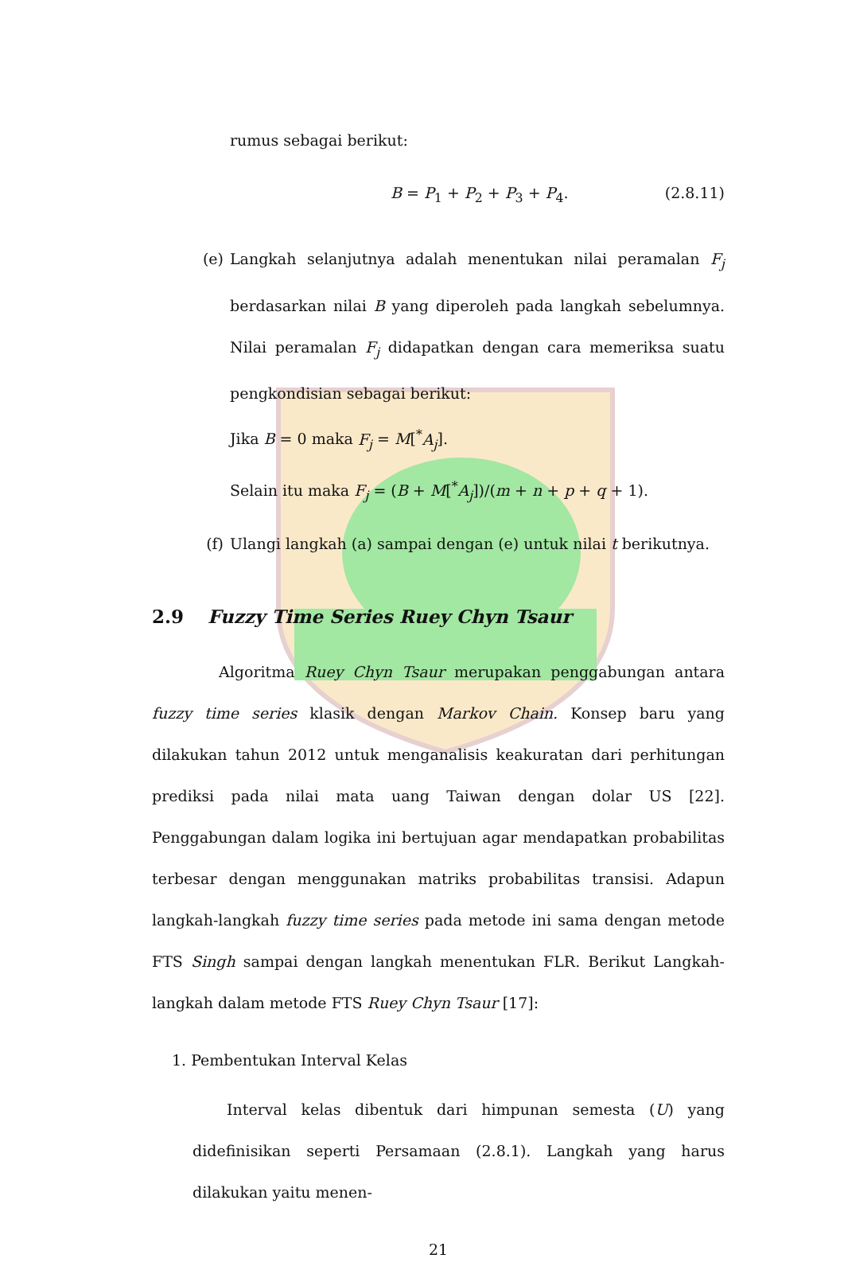rumus sebagai berikut:
B = P<sub>1</sub> + P<sub>2</sub> + P<sub>3</sub> + P<sub>4</sub>. (2.8.11)
(e) Langkah selanjutnya adalah menentukan nilai peramalan F<sub>j</sub> berdasarkan nilai B yang diperoleh pada langkah sebelumnya. Nilai peramalan F<sub>j</sub> didapatkan dengan cara memeriksa suatu pengkondisian sebagai berikut:
Jika B = 0 maka F<sub>j</sub> = M[<sup>*</sup>A<sub>j</sub>].
Selain itu maka F<sub>j</sub> = (B + M[<sup>*</sup>A<sub>j</sub>])/(m + n + p + q + 1).
(f) Ulangi langkah (a) sampai dengan (e) untuk nilai t berikutnya.
2.9 Fuzzy Time Series Ruey Chyn Tsaur
Algoritma Ruey Chyn Tsaur merupakan penggabungan antara fuzzy time series klasik dengan Markov Chain. Konsep baru yang dilakukan tahun 2012 untuk menganalisis keakuratan dari perhitungan prediksi pada nilai mata uang Taiwan dengan dolar US [22]. Penggabungan dalam logika ini bertujuan agar mendapatkan probabilitas terbesar dengan menggunakan matriks probabilitas transisi. Adapun langkah-langkah fuzzy time series pada metode ini sama dengan metode FTS Singh sampai dengan langkah menentukan FLR. Berikut Langkah-langkah dalam metode FTS Ruey Chyn Tsaur [17]:
1. Pembentukan Interval Kelas
Interval kelas dibentuk dari himpunan semesta (U) yang didefinisikan seperti Persamaan (2.8.1). Langkah yang harus dilakukan yaitu menen-
21